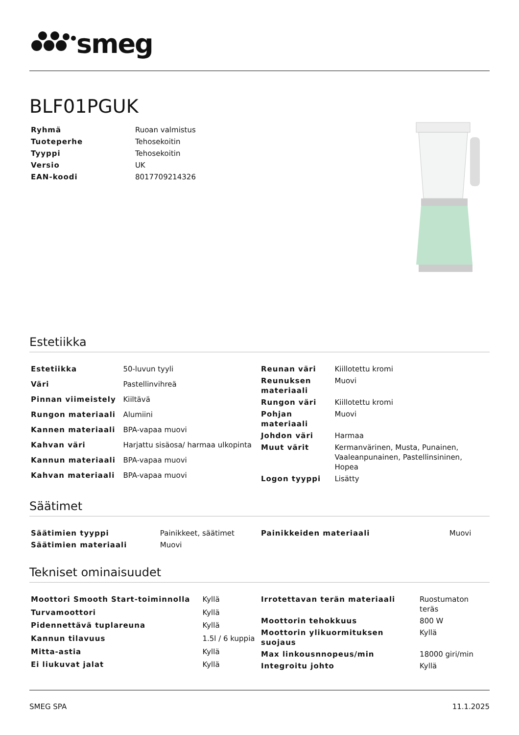smeg
BLF01PGUK
| Ryhmä | Ruoan valmistus |
| Tuoteperhe | Tehosekoitin |
| Tyyppi | Tehosekoitin |
| Versio | UK |
| EAN-koodi | 8017709214326 |
Estetiikka
| Estetiikka | 50-luvun tyyli |
| Väri | Pastellinvihreä |
| Pinnan viimeistely | Kiiltävä |
| Rungon materiaali | Alumiini |
| Kannen materiaali | BPA-vapaa muovi |
| Kahvan väri | Harjattu sisäosa/ harmaa ulkopinta |
| Kannun materiaali | BPA-vapaa muovi |
| Kahvan materiaali | BPA-vapaa muovi |
| Reunan väri | Kiillotettu kromi |
| Reunuksen materiaali | Muovi |
| Rungon väri | Kiillotettu kromi |
| Pohjan materiaali | Muovi |
| Johdon väri | Harmaa |
| Muut värit | Kermanvärinen, Musta, Punainen, Vaaleanpunainen, Pastellinsininen, Hopea |
| Logon tyyppi | Lisätty |
Säätimet
| Säätimien tyyppi | Painikkeet, säätimet |
| Säätimien materiaali | Muovi |
| Painikkeiden materiaali | Muovi |
Tekniset ominaisuudet
| Moottori Smooth Start-toiminnolla | Kyllä |
| Turvamoottori | Kyllä |
| Pidennettävä tuplareuna | Kyllä |
| Kannun tilavuus | 1.5l / 6 kuppia |
| Mitta-astia | Kyllä |
| Ei liukuvat jalat | Kyllä |
| Irrotettavan terän materiaali | Ruostumaton teräs |
| Moottorin tehokkuus | 800 W |
| Moottorin ylikuormituksen suojaus | Kyllä |
| Max linkousnnopeus/min | 18000 giri/min |
| Integroitu johto | Kyllä |
SMEG SPA 11.1.2025